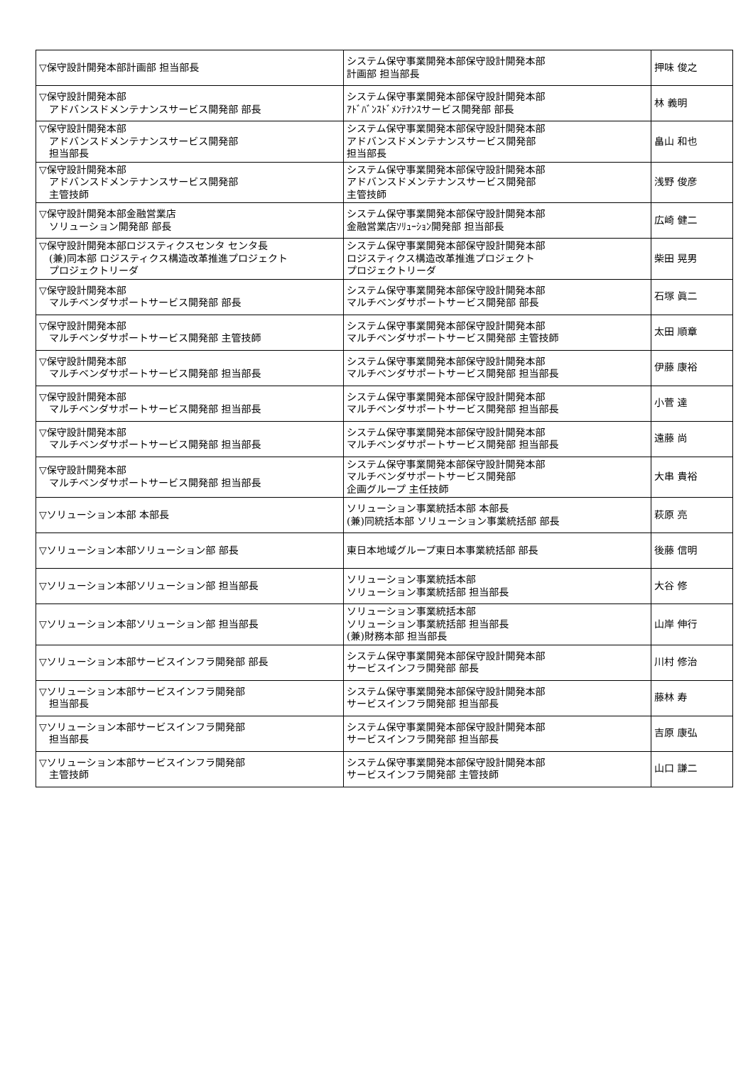| ▽保守設計開発本部計画部 担当部長 | システム保守事業開発本部保守設計開発本部 計画部 担当部長 | 押味 俊之 |
| ▽保守設計開発本部 アドバンスドメンテナンスサービス開発部 部長 | システム保守事業開発本部保守設計開発本部 ｱﾄﾞﾊﾞﾝｽﾄﾞﾒﾝﾃﾅﾝｽサービス開発部 部長 | 林 義明 |
| ▽保守設計開発本部 アドバンスドメンテナンスサービス開発部 担当部長 | システム保守事業開発本部保守設計開発本部 アドバンスドメンテナンスサービス開発部 担当部長 | 畠山 和也 |
| ▽保守設計開発本部 アドバンスドメンテナンスサービス開発部 主管技師 | システム保守事業開発本部保守設計開発本部 アドバンスドメンテナンスサービス開発部 主管技師 | 浅野 俊彦 |
| ▽保守設計開発本部金融営業店 ソリューション開発部 部長 | システム保守事業開発本部保守設計開発本部 金融営業店ｿﾘｭｰｼｮﾝ開発部 担当部長 | 広崎 健二 |
| ▽保守設計開発本部ロジスティクスセンタ センタ長 (兼)同本部 ロジスティクス構造改革推進プロジェクト プロジェクトリーダ | システム保守事業開発本部保守設計開発本部 ロジスティクス構造改革推進プロジェクト プロジェクトリーダ | 柴田 晃男 |
| ▽保守設計開発本部 マルチベンダサポートサービス開発部 部長 | システム保守事業開発本部保守設計開発本部 マルチベンダサポートサービス開発部 部長 | 石塚 眞二 |
| ▽保守設計開発本部 マルチベンダサポートサービス開発部 主管技師 | システム保守事業開発本部保守設計開発本部 マルチベンダサポートサービス開発部 主管技師 | 太田 順章 |
| ▽保守設計開発本部 マルチベンダサポートサービス開発部 担当部長 | システム保守事業開発本部保守設計開発本部 マルチベンダサポートサービス開発部 担当部長 | 伊藤 康裕 |
| ▽保守設計開発本部 マルチベンダサポートサービス開発部 担当部長 | システム保守事業開発本部保守設計開発本部 マルチベンダサポートサービス開発部 担当部長 | 小菅 達 |
| ▽保守設計開発本部 マルチベンダサポートサービス開発部 担当部長 | システム保守事業開発本部保守設計開発本部 マルチベンダサポートサービス開発部 担当部長 | 遠藤 尚 |
| ▽保守設計開発本部 マルチベンダサポートサービス開発部 担当部長 | システム保守事業開発本部保守設計開発本部 マルチベンダサポートサービス開発部 企画グループ 主任技師 | 大串 貴裕 |
| ▽ソリューション本部 本部長 | ソリューション事業統括本部 本部長 (兼)同統括本部 ソリューション事業統括部 部長 | 萩原 亮 |
| ▽ソリューション本部ソリューション部 部長 | 東日本地域グループ東日本事業統括部 部長 | 後藤 信明 |
| ▽ソリューション本部ソリューション部 担当部長 | ソリューション事業統括本部 ソリューション事業統括部 担当部長 | 大谷 修 |
| ▽ソリューション本部ソリューション部 担当部長 | ソリューション事業統括本部 ソリューション事業統括部 担当部長 (兼)財務本部 担当部長 | 山岸 伸行 |
| ▽ソリューション本部サービスインフラ開発部 部長 | システム保守事業開発本部保守設計開発本部 サービスインフラ開発部 部長 | 川村 修治 |
| ▽ソリューション本部サービスインフラ開発部 担当部長 | システム保守事業開発本部保守設計開発本部 サービスインフラ開発部 担当部長 | 藤林 寿 |
| ▽ソリューション本部サービスインフラ開発部 担当部長 | システム保守事業開発本部保守設計開発本部 サービスインフラ開発部 担当部長 | 吉原 康弘 |
| ▽ソリューション本部サービスインフラ開発部 主管技師 | システム保守事業開発本部保守設計開発本部 サービスインフラ開発部 主管技師 | 山口 謙二 |